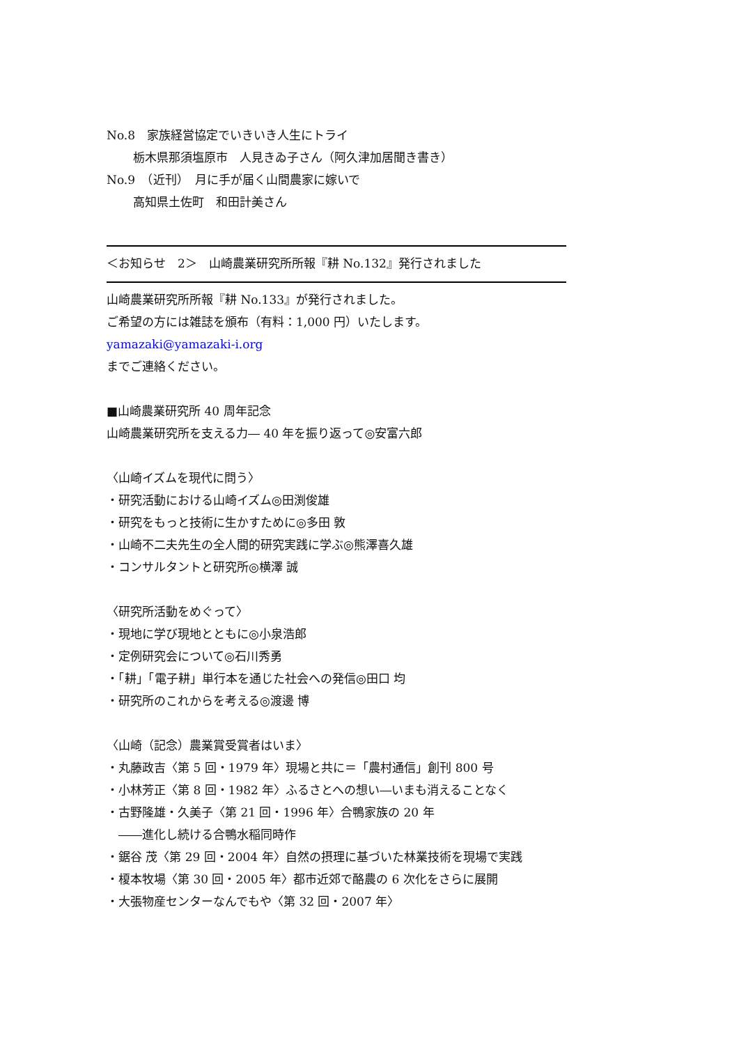No.8　家族経営協定でいきいき人生にトライ
栃木県那須塩原市　人見きゐ子さん（阿久津加居聞き書き）
No.9　（近刊）　月に手が届く山間農家に嫁いで
高知県土佐町　和田計美さん
＜お知らせ　2＞　山崎農業研究所所報『耕 No.132』発行されました
山崎農業研究所所報『耕 No.133』が発行されました。
ご希望の方には雑誌を頒布（有料：1,000 円）いたします。
yamazaki@yamazaki-i.org
までご連絡ください。
■山崎農業研究所 40 周年記念
山崎農業研究所を支える力― 40 年を振り返って◎安富六郎
〈山崎イズムを現代に問う〉
・研究活動における山崎イズム◎田渕俊雄
・研究をもっと技術に生かすために◎多田 敦
・山崎不二夫先生の全人間的研究実践に学ぶ◎熊澤喜久雄
・コンサルタントと研究所◎横澤 誠
〈研究所活動をめぐって〉
・現地に学び現地とともに◎小泉浩郎
・定例研究会について◎石川秀勇
・「耕」「電子耕」単行本を通じた社会への発信◎田口 均
・研究所のこれからを考える◎渡邊 博
〈山崎（記念）農業賞受賞者はいま〉
・丸藤政吉〈第 5 回・1979 年〉現場と共に＝「農村通信」創刊 800 号
・小林芳正〈第 8 回・1982 年〉ふるさとへの想い―いまも消えることなく
・古野隆雄・久美子〈第 21 回・1996 年〉合鴨家族の 20 年
　――進化し続ける合鴨水稲同時作
・鋸谷 茂〈第 29 回・2004 年〉自然の摂理に基づいた林業技術を現場で実践
・榎本牧場〈第 30 回・2005 年〉都市近郊で酪農の 6 次化をさらに展開
・大張物産センターなんでもや〈第 32 回・2007 年〉